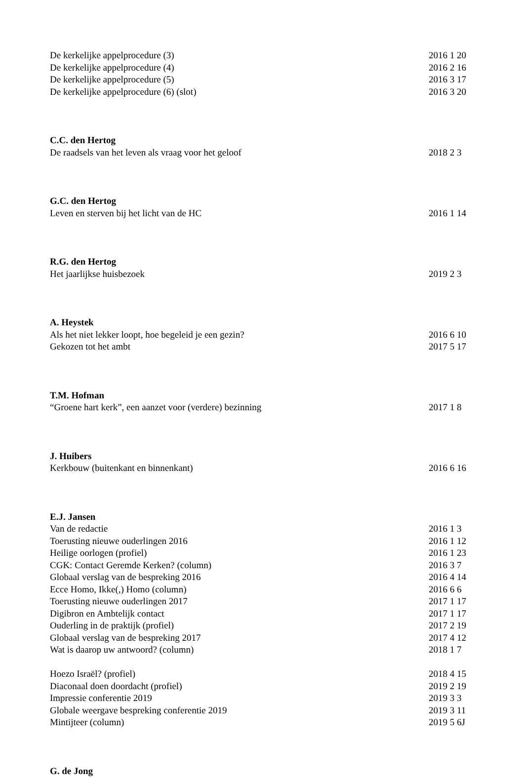De kerkelijke appelprocedure (3) 2016 1 20
De kerkelijke appelprocedure (4) 2016 2 16
De kerkelijke appelprocedure (5) 2016 3 17
De kerkelijke appelprocedure (6) (slot) 2016 3 20
C.C. den Hertog
De raadsels van het leven als vraag voor het geloof 2018 2 3
G.C. den Hertog
Leven en sterven bij het licht van de HC 2016 1 14
R.G. den Hertog
Het jaarlijkse huisbezoek 2019 2 3
A. Heystek
Als het niet lekker loopt, hoe begeleid je een gezin? 2016 6 10
Gekozen tot het ambt 2017 5 17
T.M. Hofman
“Groene hart kerk”, een aanzet voor (verdere) bezinning 2017 1 8
J. Huibers
Kerkbouw (buitenkant en binnenkant) 2016 6 16
E.J. Jansen
Van de redactie 2016 1 3
Toerusting nieuwe ouderlingen 2016 2016 1 12
Heilige oorlogen (profiel) 2016 1 23
CGK: Contact Geremde Kerken? (column) 2016 3 7
Globaal verslag van de bespreking 2016 2016 4 14
Ecce Homo, Ikke(,) Homo (column) 2016 6 6
Toerusting nieuwe ouderlingen 2017 2017 1 17
Digibron en Ambtelijk contact 2017 1 17
Ouderling in de praktijk (profiel) 2017 2 19
Globaal verslag van de bespreking 2017 2017 4 12
Wat is daarop uw antwoord? (column) 2018 1 7
Hoezo Israël? (profiel) 2018 4 15
Diaconaal doen doordacht (profiel) 2019 2 19
Impressie conferentie 2019 2019 3 3
Globale weergave bespreking conferentie 2019 2019 3 11
Mintijteer (column) 2019 5 6J
G. de Jong